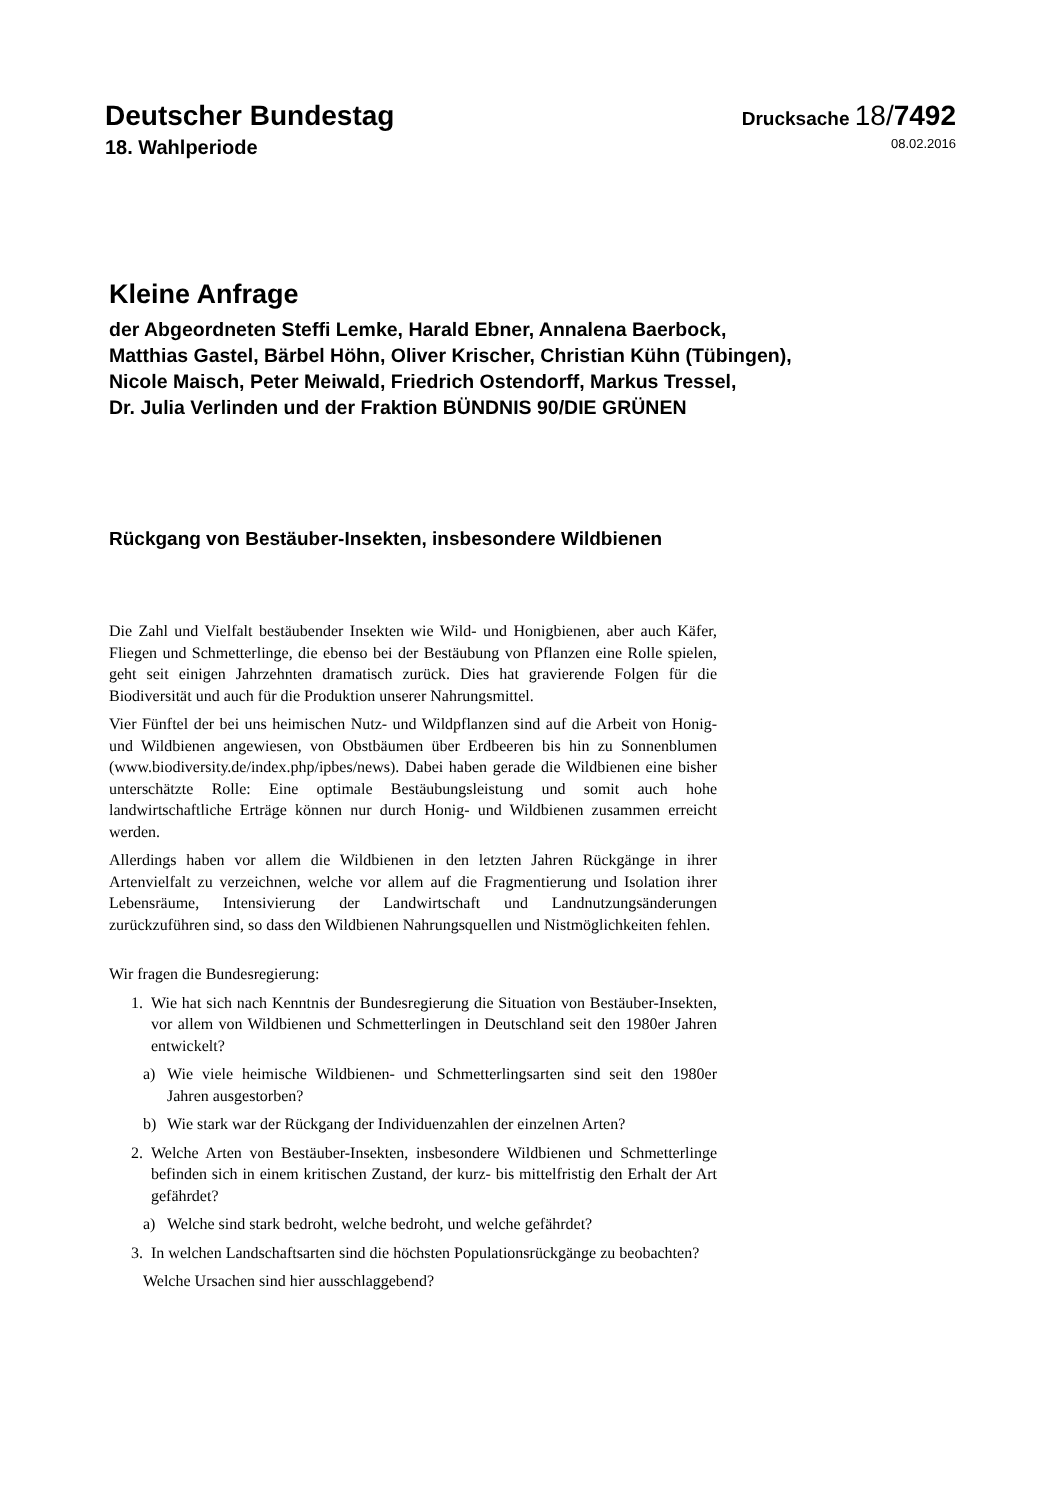Deutscher Bundestag
Drucksache 18/7492
18. Wahlperiode 08.02.2016
Kleine Anfrage
der Abgeordneten Steffi Lemke, Harald Ebner, Annalena Baerbock,
Matthias Gastel, Bärbel Höhn, Oliver Krischer, Christian Kühn (Tübingen),
Nicole Maisch, Peter Meiwald, Friedrich Ostendorff, Markus Tressel,
Dr. Julia Verlinden und der Fraktion BÜNDNIS 90/DIE GRÜNEN
Rückgang von Bestäuber-Insekten, insbesondere Wildbienen
Die Zahl und Vielfalt bestäubender Insekten wie Wild- und Honigbienen, aber auch Käfer, Fliegen und Schmetterlinge, die ebenso bei der Bestäubung von Pflanzen eine Rolle spielen, geht seit einigen Jahrzehnten dramatisch zurück. Dies hat gravierende Folgen für die Biodiversität und auch für die Produktion unserer Nahrungsmittel.
Vier Fünftel der bei uns heimischen Nutz- und Wildpflanzen sind auf die Arbeit von Honig- und Wildbienen angewiesen, von Obstbäumen über Erdbeeren bis hin zu Sonnenblumen (www.biodiversity.de/index.php/ipbes/news). Dabei haben gerade die Wildbienen eine bisher unterschätzte Rolle: Eine optimale Bestäubungsleistung und somit auch hohe landwirtschaftliche Erträge können nur durch Honig- und Wildbienen zusammen erreicht werden.
Allerdings haben vor allem die Wildbienen in den letzten Jahren Rückgänge in ihrer Artenvielfalt zu verzeichnen, welche vor allem auf die Fragmentierung und Isolation ihrer Lebensräume, Intensivierung der Landwirtschaft und Landnutzungsänderungen zurückzuführen sind, so dass den Wildbienen Nahrungsquellen und Nistmöglichkeiten fehlen.
Wir fragen die Bundesregierung:
1. Wie hat sich nach Kenntnis der Bundesregierung die Situation von Bestäuber-Insekten, vor allem von Wildbienen und Schmetterlingen in Deutschland seit den 1980er Jahren entwickelt?
a) Wie viele heimische Wildbienen- und Schmetterlingsarten sind seit den 1980er Jahren ausgestorben?
b) Wie stark war der Rückgang der Individuenzahlen der einzelnen Arten?
2. Welche Arten von Bestäuber-Insekten, insbesondere Wildbienen und Schmetterlinge befinden sich in einem kritischen Zustand, der kurz- bis mittelfristig den Erhalt der Art gefährdet?
a) Welche sind stark bedroht, welche bedroht, und welche gefährdet?
3. In welchen Landschaftsarten sind die höchsten Populationsrückgänge zu beobachten?
Welche Ursachen sind hier ausschlaggebend?